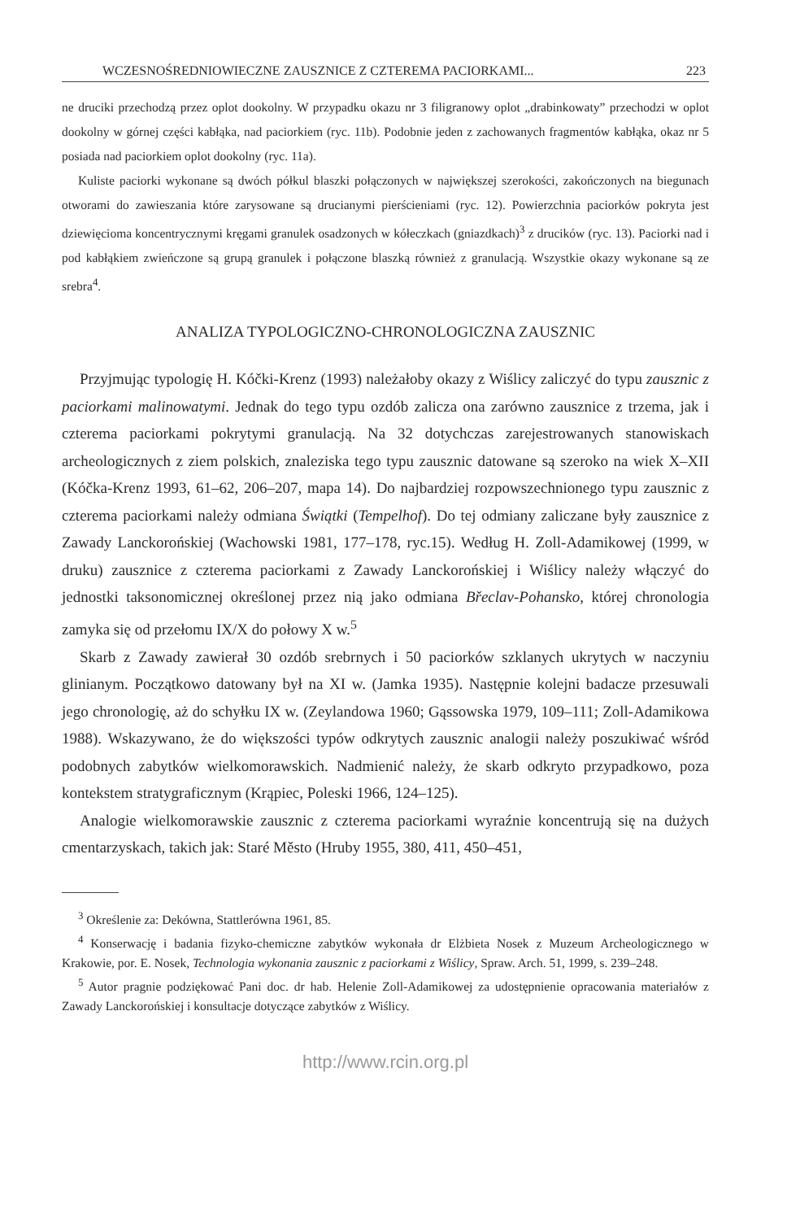WCZESNOŚREDNIOWIECZNE ZAUSZNICE Z CZTEREMA PACIORKAMI... 223
ne druciki przechodzą przez oplot dookolny. W przypadku okazu nr 3 filigranowy oplot „drabinkowaty” przechodzi w oplot dookolny w górnej części kabłąka, nad paciorkiem (ryc. 11b). Podobnie jeden z zachowanych fragmentów kabłąka, okaz nr 5 posiada nad paciorkiem oplot dookolny (ryc. 11a).
Kuliste paciorki wykonane są dwóch półkul blaszki połączonych w największej szerokości, zakończonych na biegunach otworami do zawieszania które zarysowane są drucianymi pierścieniami (ryc. 12). Powierzchnia paciorków pokryta jest dziewięcioma koncentrycznymi kręgami granulek osadzonych w kółeczkach (gniazdkach)<sup>3</sup> z drucików (ryc. 13). Paciorki nad i pod kabłąkiem zwieńczone są grupą granulek i połączone blaszką również z granulacją. Wszystkie okazy wykonane są ze srebra<sup>4</sup>.
ANALIZA TYPOLOGICZNO-CHRONOLOGICZNA ZAUSZNIC
Przyjmując typologię H. Kóčki-Krenz (1993) należałoby okazy z Wiślicy zaliczyć do typu zausznic z paciorkami malinowatymi. Jednak do tego typu ozdób zalicza ona zarówno zausznice z trzema, jak i czterema paciorkami pokrytymi granulacją. Na 32 dotychczas zarejestrowanych stanowiskach archeologicznych z ziem polskich, znaleziska tego typu zausznic datowane są szeroko na wiek X–XII (Kóčka-Krenz 1993, 61–62, 206–207, mapa 14). Do najbardziej rozpowszechnionego typu zausznic z czterema paciorkami należy odmiana Świątki (Tempelhof). Do tej odmiany zaliczane były zausznice z Zawady Lanckorońskiej (Wachowski 1981, 177–178, ryc.15). Według H. Zoll-Adamikowej (1999, w druku) zausznice z czterema paciorkami z Zawady Lanckorońskiej i Wiślicy należy włączyć do jednostki taksonomicznej określonej przez nią jako odmiana Břeclav-Pohansko, której chronologia zamyka się od przełomu IX/X do połowy X w.<sup>5</sup>
Skarb z Zawady zawierał 30 ozdób srebrnych i 50 paciorków szklanych ukrytych w naczyniu glinianym. Początkowo datowany był na XI w. (Jamka 1935). Następnie kolejni badacze przesuwali jego chronologię, aż do schyłku IX w. (Zeylandowa 1960; Gąssowska 1979, 109–111; Zoll-Adamikowa 1988). Wskazywano, że do większości typów odkrytych zausznic analogii należy poszukiwać wśród podobnych zabytków wielkomorawskich. Nadmienić należy, że skarb odkryto przypadkowo, poza kontekstem stratygraficznym (Krąpiec, Poleski 1966, 124–125).
Analogie wielkomorawskie zausznic z czterema paciorkami wyraźnie koncentrują się na dużych cmentarzyskach, takich jak: Staré Město (Hruby 1955, 380, 411, 450–451,
<sup>3</sup> Określenie za: Dekówna, Stattlerówna 1961, 85.
<sup>4</sup> Konserwację i badania fizyko-chemiczne zabytków wykonała dr Elżbieta Nosek z Muzeum Archeologicznego w Krakowie, por. E. Nosek, Technologia wykonania zausznic z paciorkami z Wiślicy, Spraw. Arch. 51, 1999, s. 239–248.
<sup>5</sup> Autor pragnie podziękować Pani doc. dr hab. Helenie Zoll-Adamikowej za udostępnienie opracowania materiałów z Zawady Lanckorońskiej i konsultacje dotyczące zabytków z Wiślicy.
http://www.rcin.org.pl